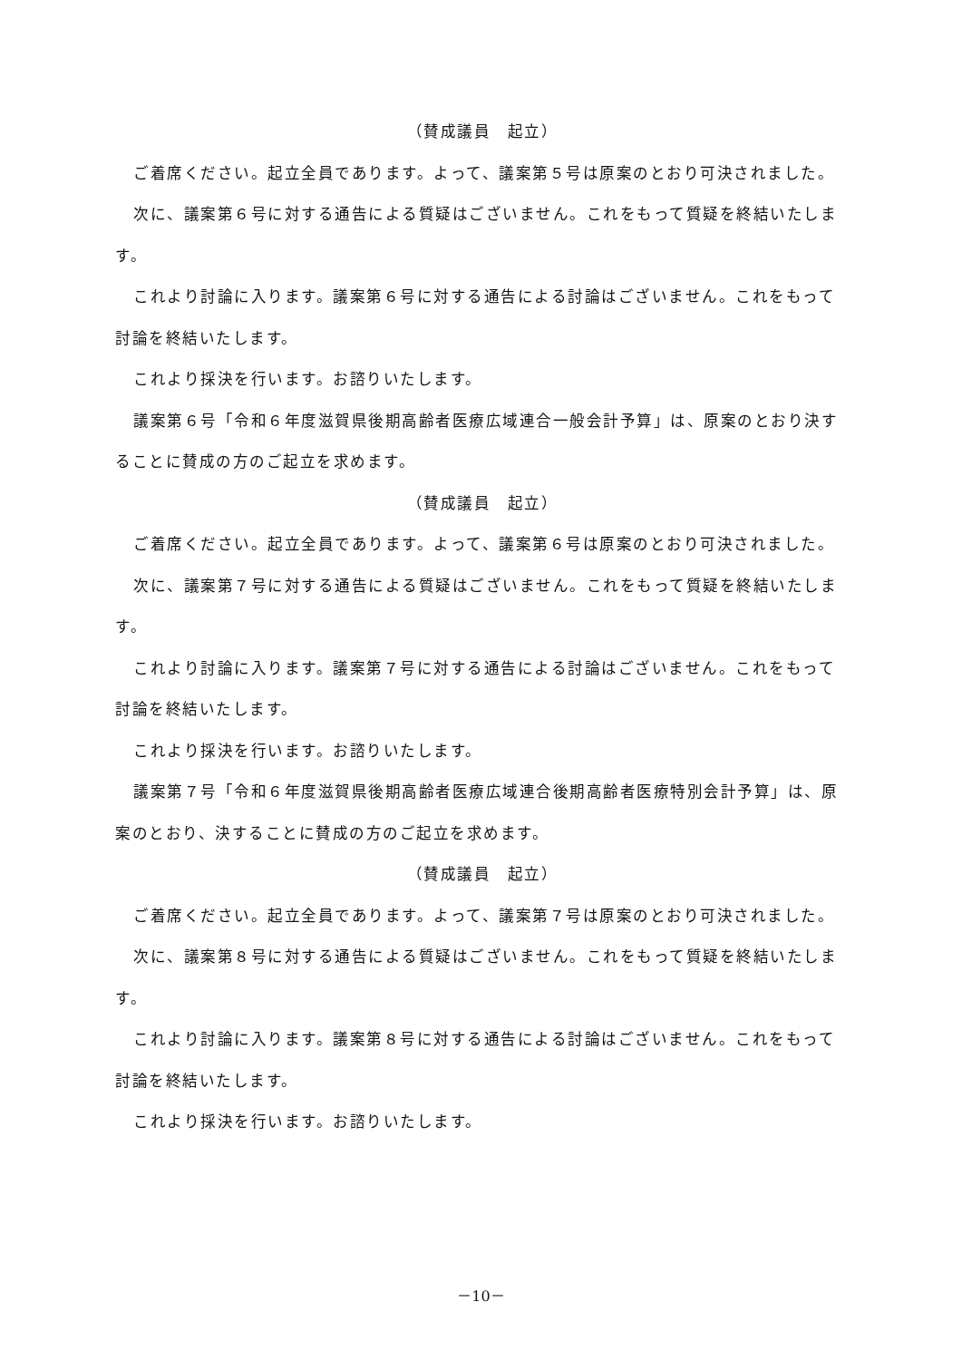（賛成議員　起立）
ご着席ください。起立全員であります。よって、議案第５号は原案のとおり可決されました。
次に、議案第６号に対する通告による質疑はございません。これをもって質疑を終結いたします。
これより討論に入ります。議案第６号に対する通告による討論はございません。これをもって討論を終結いたします。
これより採決を行います。お諮りいたします。
議案第６号「令和６年度滋賀県後期高齢者医療広域連合一般会計予算」は、原案のとおり決することに賛成の方のご起立を求めます。
（賛成議員　起立）
ご着席ください。起立全員であります。よって、議案第６号は原案のとおり可決されました。
次に、議案第７号に対する通告による質疑はございません。これをもって質疑を終結いたします。
これより討論に入ります。議案第７号に対する通告による討論はございません。これをもって討論を終結いたします。
これより採決を行います。お諮りいたします。
議案第７号「令和６年度滋賀県後期高齢者医療広域連合後期高齢者医療特別会計予算」は、原案のとおり、決することに賛成の方のご起立を求めます。
（賛成議員　起立）
ご着席ください。起立全員であります。よって、議案第７号は原案のとおり可決されました。
次に、議案第８号に対する通告による質疑はございません。これをもって質疑を終結いたします。
これより討論に入ります。議案第８号に対する通告による討論はございません。これをもって討論を終結いたします。
これより採決を行います。お諮りいたします。
－10－